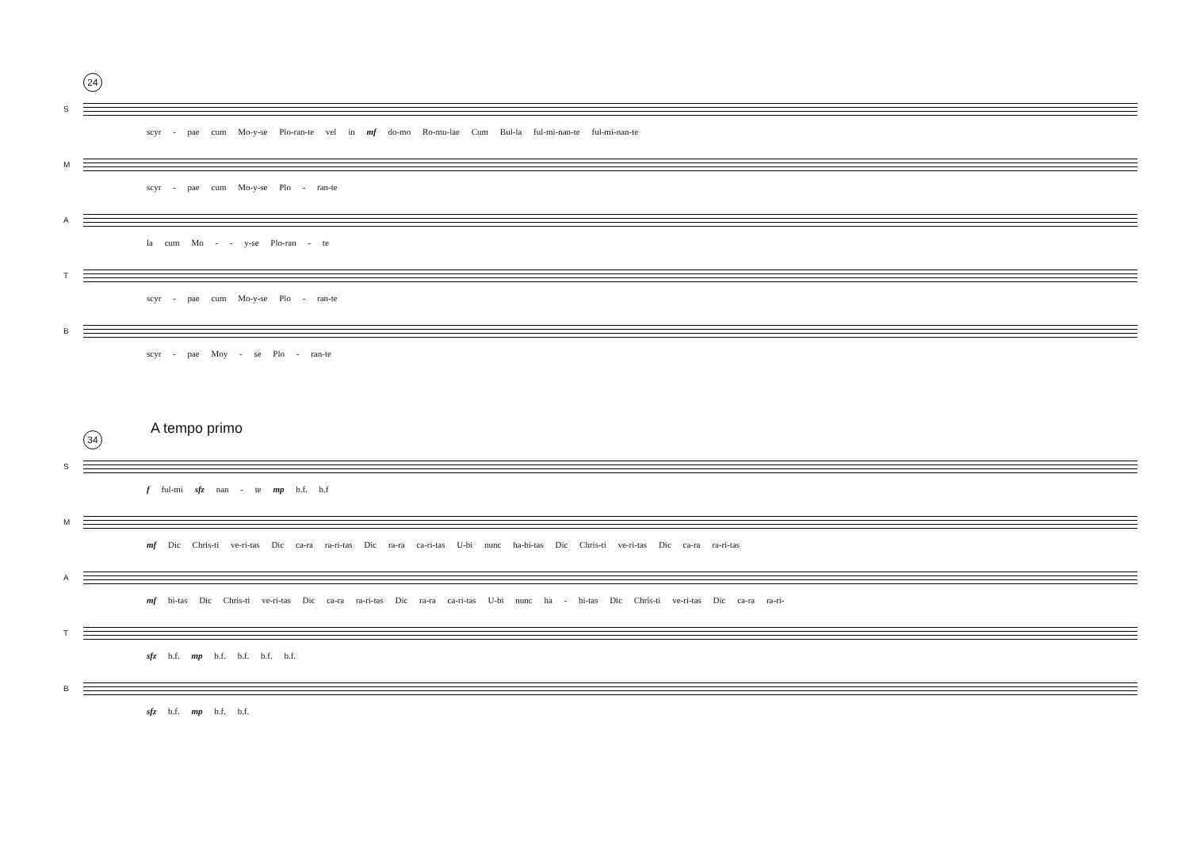24
S
scyr - pae cum Mo-y-se Plo-ran-te vel in mf do-mo Ro-mu-lae Cum Bul-la ful-mi-nan-te ful-mi-nan-te
M
scyr - pae cum Mo-y-se Plo - ran-te
A
la cum Mo - - y-se Plo-ran - te
T
scyr - pae cum Mo-y-se Plo - ran-te
B
scyr - pae Moy - se Plo - ran-te
A tempo primo
34
S
f ful-mi sfz nan - te mp b.f. b.f
M
mf Dic Chris-ti ve-ri-tas Dic ca-ra ra-ri-tas Dic ra-ra ca-ri-tas U-bi nunc ha-bi-tas Dic Chris-ti ve-ri-tas Dic ca-ra ra-ri-tas
A
mf bi-tas Dic Chris-ti ve-ri-tas Dic ca-ra ra-ri-tas Dic ra-ra ca-ri-tas U-bi nunc ha - bi-tas Dic Chris-ti ve-ri-tas Dic ca-ra ra-ri-
T
sfz b.f. mp b.f. b.f. b.f. b.f.
B
sfz b.f. mp b.f. b.f.